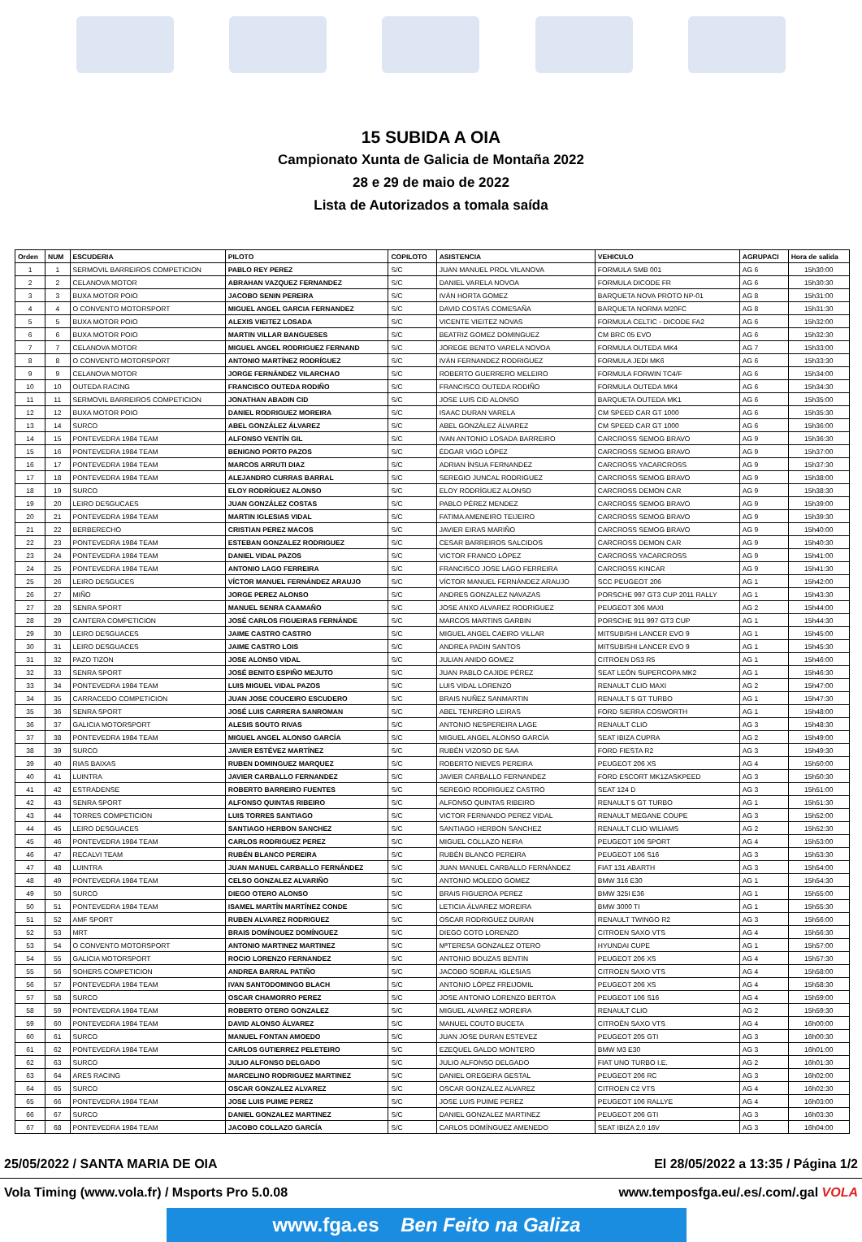15 SUBIDA A OIA
Campionato Xunta de Galicia de Montaña 2022
28 e 29 de maio de 2022
Lista de Autorizados a tomala saída
| Orden | NUM | ESCUDERIA | PILOTO | COPILOTO | ASISTENCIA | VEHICULO | AGRUPACI | Hora de salida |
| --- | --- | --- | --- | --- | --- | --- | --- | --- |
| 1 | 1 | SERMOVIL BARREIROS COMPETICION | PABLO REY PEREZ | S/C | JUAN MANUEL PROL VILANOVA | FORMULA SMB 001 | AG 6 | 15h30:00 |
| 2 | 2 | CELANOVA MOTOR | ABRAHAN VAZQUEZ FERNANDEZ | S/C | DANIEL VARELA NOVOA | FORMULA DICODE FR | AG 6 | 15h30:30 |
| 3 | 3 | BUXA MOTOR POIO | JACOBO SENIN PEREIRA | S/C | IVÁN HORTA GOMEZ | BARQUETA NOVA PROTO NP-01 | AG 8 | 15h31:00 |
| 4 | 4 | O CONVENTO MOTORSPORT | MIGUEL ANGEL GARCIA FERNANDEZ | S/C | DAVID COSTAS COMESAÑA | BARQUETA NORMA M20FC | AG 8 | 15h31:30 |
| 5 | 5 | BUXA MOTOR POIO | ALEXIS VIEITEZ LOSADA | S/C | VICENTE VIEITEZ NOVAS | FORMULA CELTIC - DICODE FA2 | AG 6 | 15h32:00 |
| 6 | 6 | BUXA MOTOR POIO | MARTIN VILLAR BANGUESES | S/C | BEATRIZ GOMEZ DOMINGUEZ | CM BRC 05 EVO | AG 6 | 15h32:30 |
| 7 | 7 | CELANOVA MOTOR | MIGUEL ANGEL RODRIGUEZ FERNAND | S/C | JOREGE BENITO VARELA NOVOA | FORMULA OUTEDA MK4 | AG 7 | 15h33:00 |
| 8 | 8 | O CONVENTO MOTORSPORT | ANTONIO MARTÍNEZ RODRÍGUEZ | S/C | IVÁN FERNANDEZ RODRIGUEZ | FORMULA JEDI MK6 | AG 6 | 15h33:30 |
| 9 | 9 | CELANOVA MOTOR | JORGE FERNÁNDEZ VILARCHAO | S/C | ROBERTO GUERRERO MELEIRO | FORMULA FORWIN TC4/F | AG 6 | 15h34:00 |
| 10 | 10 | OUTEDA RACING | FRANCISCO OUTEDA RODIÑO | S/C | FRANCISCO OUTEDA RODIÑO | FORMULA OUTEDA MK4 | AG 6 | 15h34:30 |
| 11 | 11 | SERMOVIL BARREIROS COMPETICION | JONATHAN ABADIN CID | S/C | JOSE LUIS CID ALONSO | BARQUETA OUTEDA MK1 | AG 6 | 15h35:00 |
| 12 | 12 | BUXA MOTOR POIO | DANIEL RODRIGUEZ MOREIRA | S/C | ISAAC DURAN VARELA | CM SPEED CAR GT 1000 | AG 6 | 15h35:30 |
| 13 | 14 | SURCO | ABEL GONZÁLEZ ÁLVAREZ | S/C | ABEL GONZÁLEZ ÁLVAREZ | CM SPEED CAR GT 1000 | AG 6 | 15h36:00 |
| 14 | 15 | PONTEVEDRA 1984 TEAM | ALFONSO VENTÍN GIL | S/C | IVAN ANTONIO LOSADA BARREIRO | CARCROSS SEMOG BRAVO | AG 9 | 15h36:30 |
| 15 | 16 | PONTEVEDRA 1984 TEAM | BENIGNO PORTO PAZOS | S/C | ÉDGAR VIGO LÓPEZ | CARCROSS SEMOG BRAVO | AG 9 | 15h37:00 |
| 16 | 17 | PONTEVEDRA 1984 TEAM | MARCOS ARRUTI DIAZ | S/C | ADRIAN ÍNSUA FERNANDEZ | CARCROSS YACARCROSS | AG 9 | 15h37:30 |
| 17 | 18 | PONTEVEDRA 1984 TEAM | ALEJANDRO CURRAS BARRAL | S/C | SEREGIO JUNCAL RODRIGUEZ | CARCROSS SEMOG BRAVO | AG 9 | 15h38:00 |
| 18 | 19 | SURCO | ELOY RODRÍGUEZ ALONSO | S/C | ELOY RODRÍGUEZ ALONSO | CARCROSS DEMON CAR | AG 9 | 15h38:30 |
| 19 | 20 | LEIRO DESGUCAES | JUAN GONZÁLEZ COSTAS | S/C | PABLO PÉREZ MENDEZ | CARCROSS SEMOG BRAVO | AG 9 | 15h39:00 |
| 20 | 21 | PONTEVEDRA 1984 TEAM | MARTIN IGLESIAS VIDAL | S/C | FATIMA AMENEIRO TEIJEIRO | CARCROSS SEMOG BRAVO | AG 9 | 15h39:30 |
| 21 | 22 | BERBERECHO | CRISTIAN PEREZ MACOS | S/C | JAVIER EIRAS MARIÑO | CARCROSS SEMOG BRAVO | AG 9 | 15h40:00 |
| 22 | 23 | PONTEVEDRA 1984 TEAM | ESTEBAN GONZALEZ RODRIGUEZ | S/C | CESAR BARREIROS SALCIDOS | CARCROSS DEMON CAR | AG 9 | 15h40:30 |
| 23 | 24 | PONTEVEDRA 1984 TEAM | DANIEL VIDAL PAZOS | S/C | VICTOR FRANCO LÓPEZ | CARCROSS YACARCROSS | AG 9 | 15h41:00 |
| 24 | 25 | PONTEVEDRA 1984 TEAM | ANTONIO LAGO FERREIRA | S/C | FRANCISCO JOSE LAGO FERREIRA | CARCROSS KINCAR | AG 9 | 15h41:30 |
| 25 | 26 | LEIRO DESGUCES | VÍCTOR MANUEL FERNÁNDEZ ARAUJO | S/C | VÍCTOR MANUEL FERNÁNDEZ ARAUJO | SCC PEUGEOT 206 | AG 1 | 15h42:00 |
| 26 | 27 | MIÑO | JORGE PEREZ ALONSO | S/C | ANDRES GONZALEZ NAVAZAS | PORSCHE 997 GT3 CUP 2011 RALLY | AG 1 | 15h43:30 |
| 27 | 28 | SENRA SPORT | MANUEL SENRA CAAMAÑO | S/C | JOSE ANXO ALVAREZ RODRIGUEZ | PEUGEOT 306 MAXI | AG 2 | 15h44:00 |
| 28 | 29 | CANTERA COMPETICION | JOSÉ CARLOS FIGUEIRAS FERNÁNDE | S/C | MARCOS MARTINS GARBIN | PORSCHE 911 997 GT3 CUP | AG 1 | 15h44:30 |
| 29 | 30 | LEIRO DESGUACES | JAIME CASTRO CASTRO | S/C | MIGUEL ANGEL CAEIRO VILLAR | MITSUBISHI LANCER EVO 9 | AG 1 | 15h45:00 |
| 30 | 31 | LEIRO DESGUACES | JAIME CASTRO LOIS | S/C | ANDREA PADIN SANTOS | MITSUBISHI LANCER EVO 9 | AG 1 | 15h45:30 |
| 31 | 32 | PAZO TIZON | JOSE ALONSO VIDAL | S/C | JULIAN ANIDO GOMEZ | CITROEN DS3 R5 | AG 1 | 15h46:00 |
| 32 | 33 | SENRA SPORT | JOSÉ BENITO ESPIÑO MEJUTO | S/C | JUAN PABLO CAJIDE PÉREZ | SEAT LEÓN SUPERCOPA MK2 | AG 1 | 15h46:30 |
| 33 | 34 | PONTEVEDRA 1984 TEAM | LUIS MIGUEL VIDAL PAZOS | S/C | LUIS VIDAL LORENZO | RENAULT CLIO MAXI | AG 2 | 15h47:00 |
| 34 | 35 | CARRACEDO COMPETICION | JUAN JOSE COUCEIRO ESCUDERO | S/C | BRAIS NUÑEZ SANMARTIN | RENAULT 5 GT TURBO | AG 1 | 15h47:30 |
| 35 | 36 | SENRA SPORT | JOSÉ LUIS CARRERA SANROMAN | S/C | ABEL TENREIRO LEIRAS | FORD SIERRA COSWORTH | AG 1 | 15h48:00 |
| 36 | 37 | GALICIA MOTORSPORT | ALESIS SOUTO RIVAS | S/C | ANTONIO NESPEREIRA LAGE | RENAULT CLIO | AG 3 | 15h48:30 |
| 37 | 38 | PONTEVEDRA 1984 TEAM | MIGUEL ANGEL ALONSO GARCÍA | S/C | MIGUEL ANGEL ALONSO GARCÍA | SEAT IBIZA CUPRA | AG 2 | 15h49:00 |
| 38 | 39 | SURCO | JAVIER ESTÉVEZ MARTÍNEZ | S/C | RUBÉN VIZOSO DE SAA | FORD FIESTA R2 | AG 3 | 15h49:30 |
| 39 | 40 | RIAS BAIXAS | RUBEN DOMINGUEZ MARQUEZ | S/C | ROBERTO NIEVES PEREIRA | PEUGEOT 206 XS | AG 4 | 15h50:00 |
| 40 | 41 | LUINTRA | JAVIER CARBALLO FERNANDEZ | S/C | JAVIER CARBALLO FERNANDEZ | FORD ESCORT MK1ZASKPEED | AG 3 | 15h50:30 |
| 41 | 42 | ESTRADENSE | ROBERTO BARREIRO FUENTES | S/C | SEREGIO RODRIGUEZ CASTRO | SEAT 124 D | AG 3 | 15h51:00 |
| 42 | 43 | SENRA SPORT | ALFONSO QUINTAS RIBEIRO | S/C | ALFONSO QUINTAS RIBEIRO | RENAULT 5 GT TURBO | AG 1 | 15h51:30 |
| 43 | 44 | TORRES COMPETICION | LUIS TORRES SANTIAGO | S/C | VICTOR FERNANDO PEREZ VIDAL | RENAULT MEGANE COUPE | AG 3 | 15h52:00 |
| 44 | 45 | LEIRO DESGUACES | SANTIAGO HERBON SANCHEZ | S/C | SANTIAGO HERBON SANCHEZ | RENAULT CLIO WILIAMS | AG 2 | 15h52:30 |
| 45 | 46 | PONTEVEDRA 1984 TEAM | CARLOS RODRIGUEZ PEREZ | S/C | MIGUEL COLLAZO NEIRA | PEUGEOT 106 SPORT | AG 4 | 15h53:00 |
| 46 | 47 | RECALVI TEAM | RUBÉN BLANCO PEREIRA | S/C | RUBÉN BLANCO PEREIRA | PEUGEOT 106 S16 | AG 3 | 15h53:30 |
| 47 | 48 | LUINTRA | JUAN MANUEL CARBALLO FERNÁNDEZ | S/C | JUAN MANUEL CARBALLO FERNÁNDEZ | FIAT 131 ABARTH | AG 3 | 15h54:00 |
| 48 | 49 | PONTEVEDRA 1984 TEAM | CELSO GONZALEZ ALVARIÑO | S/C | ANTONIO MOLEDO GOMEZ | BMW 316 E30 | AG 1 | 15h54:30 |
| 49 | 50 | SURCO | DIEGO OTERO ALONSO | S/C | BRAIS FIGUEROA PEREZ | BMW 325I E36 | AG 1 | 15h55:00 |
| 50 | 51 | PONTEVEDRA 1984 TEAM | ISAMEL MARTÍN MARTÍNEZ CONDE | S/C | LETICIA ÁLVAREZ MOREIRA | BMW 3000 TI | AG 1 | 15h55:30 |
| 51 | 52 | AMF SPORT | RUBEN ALVAREZ RODRIGUEZ | S/C | OSCAR RODRIGUEZ DURAN | RENAULT TWINGO R2 | AG 3 | 15h56:00 |
| 52 | 53 | MRT | BRAIS DOMÍNGUEZ DOMÍNGUEZ | S/C | DIEGO COTO LORENZO | CITROEN SAXO VTS | AG 4 | 15h56:30 |
| 53 | 54 | O CONVENTO MOTORSPORT | ANTONIO MARTINEZ MARTINEZ | S/C | MªTERESA GONZALEZ OTERO | HYUNDAI CUPE | AG 1 | 15h57:00 |
| 54 | 55 | GALICIA MOTORSPORT | ROCIO LORENZO FERNANDEZ | S/C | ANTONIO BOUZAS BENTIN | PEUGEOT 206 XS | AG 4 | 15h57:30 |
| 55 | 56 | SOHERS COMPETICION | ANDREA BARRAL PATIÑO | S/C | JACOBO SOBRAL IGLESIAS | CITROEN SAXO VTS | AG 4 | 15h58:00 |
| 56 | 57 | PONTEVEDRA 1984 TEAM | IVAN SANTODOMINGO BLACH | S/C | ANTONIO LÓPEZ FREIJOMIL | PEUGEOT 206 XS | AG 4 | 15h58:30 |
| 57 | 58 | SURCO | OSCAR CHAMORRO PEREZ | S/C | JOSE ANTONIO LORENZO BERTOA | PEUGEOT 106 S16 | AG 4 | 15h59:00 |
| 58 | 59 | PONTEVEDRA 1984 TEAM | ROBERTO OTERO GONZALEZ | S/C | MIGUEL ALVAREZ MOREIRA | RENAULT CLIO | AG 2 | 15h59:30 |
| 59 | 60 | PONTEVEDRA 1984 TEAM | DAVID ALONSO ÁLVAREZ | S/C | MANUEL COUTO BUCETA | CITROËN SAXO VTS | AG 4 | 16h00:00 |
| 60 | 61 | SURCO | MANUEL FONTAN AMOEDO | S/C | JUAN JOSE DURAN ESTEVEZ | PEUGEOT 205 GTI | AG 3 | 16h00:30 |
| 61 | 62 | PONTEVEDRA 1984 TEAM | CARLOS GUTIERREZ PELETEIRO | S/C | EZEQUEL GALDO MONTERO | BMW M3 E30 | AG 3 | 16h01:00 |
| 62 | 63 | SURCO | JULIO ALFONSO DELGADO | S/C | JULIO ALFONSO DELGADO | FIAT UNO TURBO I.E. | AG 2 | 16h01:30 |
| 63 | 64 | ARES RACING | MARCELINO RODRIGUEZ MARTINEZ | S/C | DANIEL OREGEIRA GESTAL | PEUGEOT 206 RC | AG 3 | 16h02:00 |
| 64 | 65 | SURCO | OSCAR GONZALEZ ALVAREZ | S/C | OSCAR GONZALEZ ALVAREZ | CITROEN C2 VTS | AG 4 | 16h02:30 |
| 65 | 66 | PONTEVEDRA 1984 TEAM | JOSE LUIS PUIME PEREZ | S/C | JOSE LUIS PUIME PEREZ | PEUGEOT 106 RALLYE | AG 4 | 16h03:00 |
| 66 | 67 | SURCO | DANIEL GONZALEZ MARTINEZ | S/C | DANIEL GONZALEZ MARTINEZ | PEUGEOT 206 GTI | AG 3 | 16h03:30 |
| 67 | 68 | PONTEVEDRA 1984 TEAM | JACOBO COLLAZO GARCÍA | S/C | CARLOS DOMÍNGUEZ AMENEDO | SEAT IBIZA 2.0 16V | AG 3 | 16h04:00 |
25/05/2022 / SANTA MARIA DE OIA El 28/05/2022 a 13:35 / Página 1/2
Vola Timing (www.vola.fr) / Msports Pro 5.0.08 www.temposfga.eu/.es/.com/.gal VOLA
www.fga.es Ben Feito na Galiza